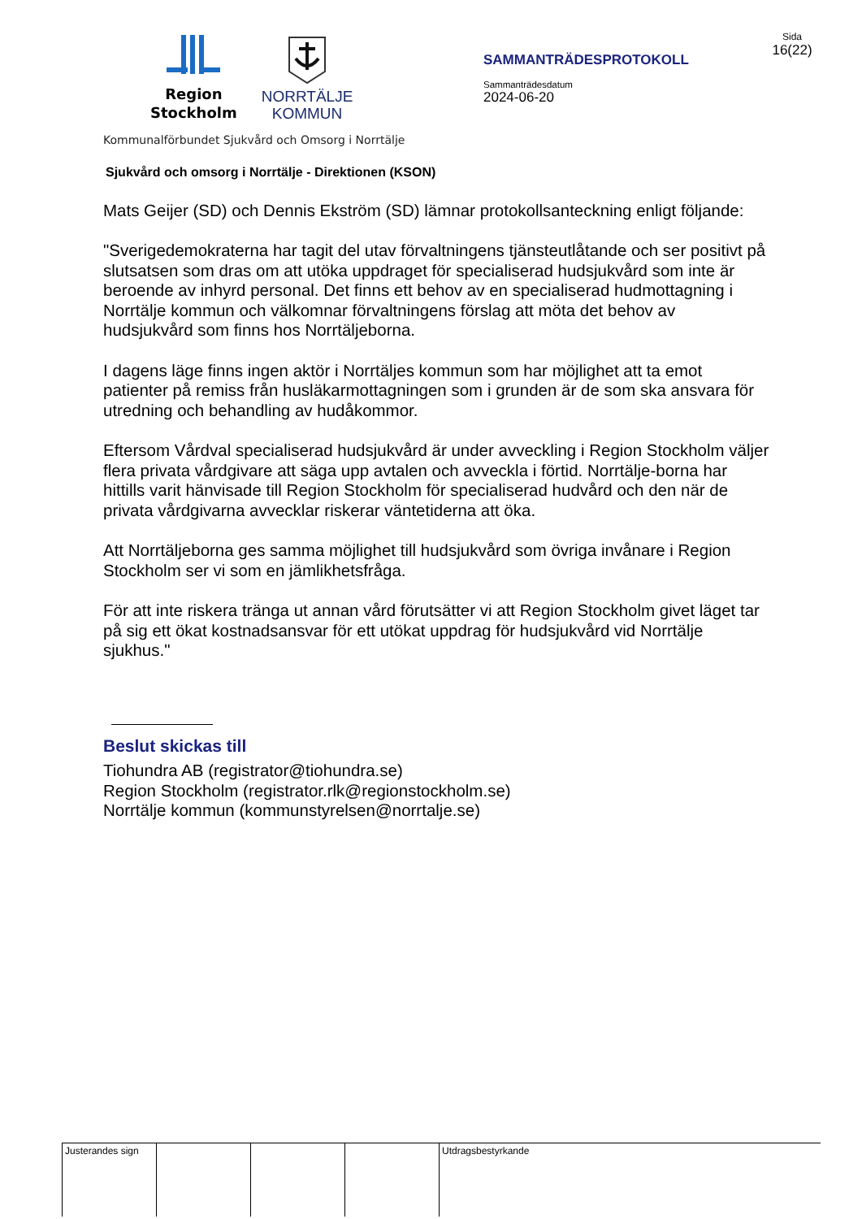Region
Stockholm
NORRTÄLJE
KOMMUN
SAMMANTRÄDESPROTOKOLL
Sammanträdesdatum
2024-06-20
Sida
16(22)
Kommunalförbundet Sjukvård och Omsorg i Norrtälje
Sjukvård och omsorg i Norrtälje - Direktionen (KSON)
Mats Geijer (SD) och Dennis Ekström (SD) lämnar protokollsanteckning enligt följande:
"Sverigedemokraterna har tagit del utav förvaltningens tjänsteutlåtande och ser positivt på slutsatsen som dras om att utöka uppdraget för specialiserad hudsjukvård som inte är beroende av inhyrd personal. Det finns ett behov av en specialiserad hudmottagning i Norrtälje kommun och välkomnar förvaltningens förslag att möta det behov av hudsjukvård som finns hos Norrtäljeborna.
I dagens läge finns ingen aktör i Norrtäljes kommun som har möjlighet att ta emot patienter på remiss från husläkarmottagningen som i grunden är de som ska ansvara för utredning och behandling av hudåkommor.
Eftersom Vårdval specialiserad hudsjukvård är under avveckling i Region Stockholm väljer flera privata vårdgivare att säga upp avtalen och avveckla i förtid. Norrtälje-borna har hittills varit hänvisade till Region Stockholm för specialiserad hudvård och den när de privata vårdgivarna avvecklar riskerar väntetiderna att öka.
Att Norrtäljeborna ges samma möjlighet till hudsjukvård som övriga invånare i Region Stockholm ser vi som en jämlikhetsfråga.
För att inte riskera tränga ut annan vård förutsätter vi att Region Stockholm givet läget tar på sig ett ökat kostnadsansvar för ett utökat uppdrag för hudsjukvård vid Norrtälje sjukhus."
Beslut skickas till
Tiohundra AB (registrator@tiohundra.se)
Region Stockholm (registrator.rlk@regionstockholm.se)
Norrtälje kommun (kommunstyrelsen@norrtalje.se)
Justerandes sign Utdragsbestyrkande